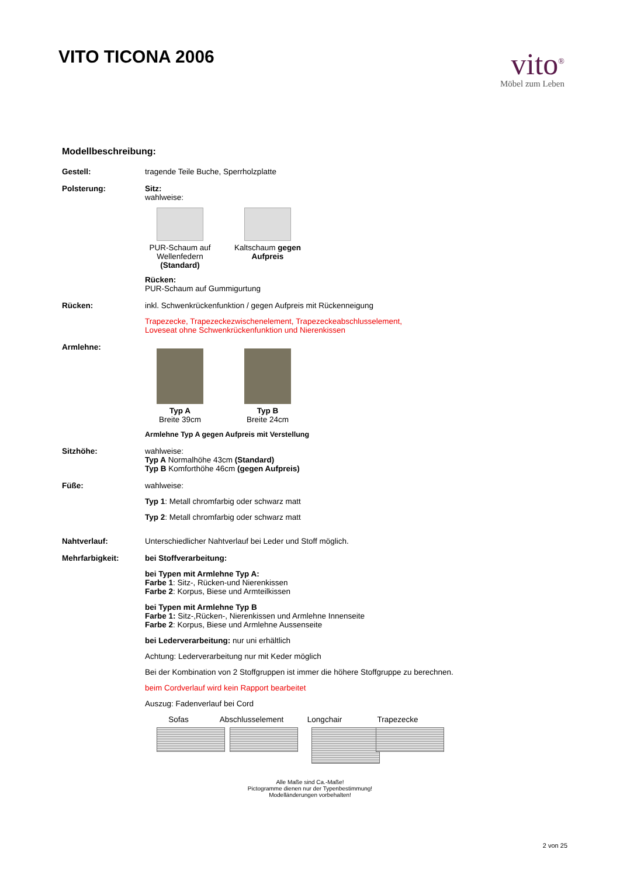VITO TICONA 2006
vito<sup>®</sup>
Möbel zum Leben
Modellbeschreibung:
Gestell: tragende Teile Buche, Sperrholzplatte
Polsterung: Sitz:
wahlweise:
PUR-Schaum auf Wellenfedern (Standard)
Kaltschaum gegen Aufpreis
Rücken:
PUR-Schaum auf Gummigurtung
Rücken: inkl. Schwenkrückenfunktion / gegen Aufpreis mit Rückenneigung
Trapezecke, Trapezeckezwischenelement, Trapezeckeabschlusselement,
Loveseat ohne Schwenkrückenfunktion und Nierenkissen
Armlehne:
Typ A
Breite 39cm
Typ B
Breite 24cm
Armlehne Typ A gegen Aufpreis mit Verstellung
Sitzhöhe: wahlweise:
Typ A Normalhöhe 43cm (Standard)
Typ B Komforthöhe 46cm (gegen Aufpreis)
Füße: wahlweise:
Typ 1: Metall chromfarbig oder schwarz matt
Typ 2: Metall chromfarbig oder schwarz matt
Nahtverlauf: Unterschiedlicher Nahtverlauf bei Leder und Stoff möglich.
Mehrfarbigkeit: bei Stoffverarbeitung:
bei Typen mit Armlehne Typ A:
Farbe 1: Sitz-, Rücken-und Nierenkissen
Farbe 2: Korpus, Biese und Armteilkissen
bei Typen mit Armlehne Typ B
Farbe 1: Sitz-,Rücken-, Nierenkissen und Armlehne Innenseite
Farbe 2: Korpus, Biese und Armlehne Aussenseite
bei Lederverarbeitung: nur uni erhältlich
Achtung: Lederverarbeitung nur mit Keder möglich
Bei der Kombination von 2 Stoffgruppen ist immer die höhere Stoffgruppe zu berechnen.
beim Cordverlauf wird kein Rapport bearbeitet
Auszug: Fadenverlauf bei Cord
Sofas Abschlusselement
Longchair Trapezecke
Alle Maße sind Ca.-Maße!
Pictogramme dienen nur der Typenbestimmung!
Modelländerungen vorbehalten!
2 von 25